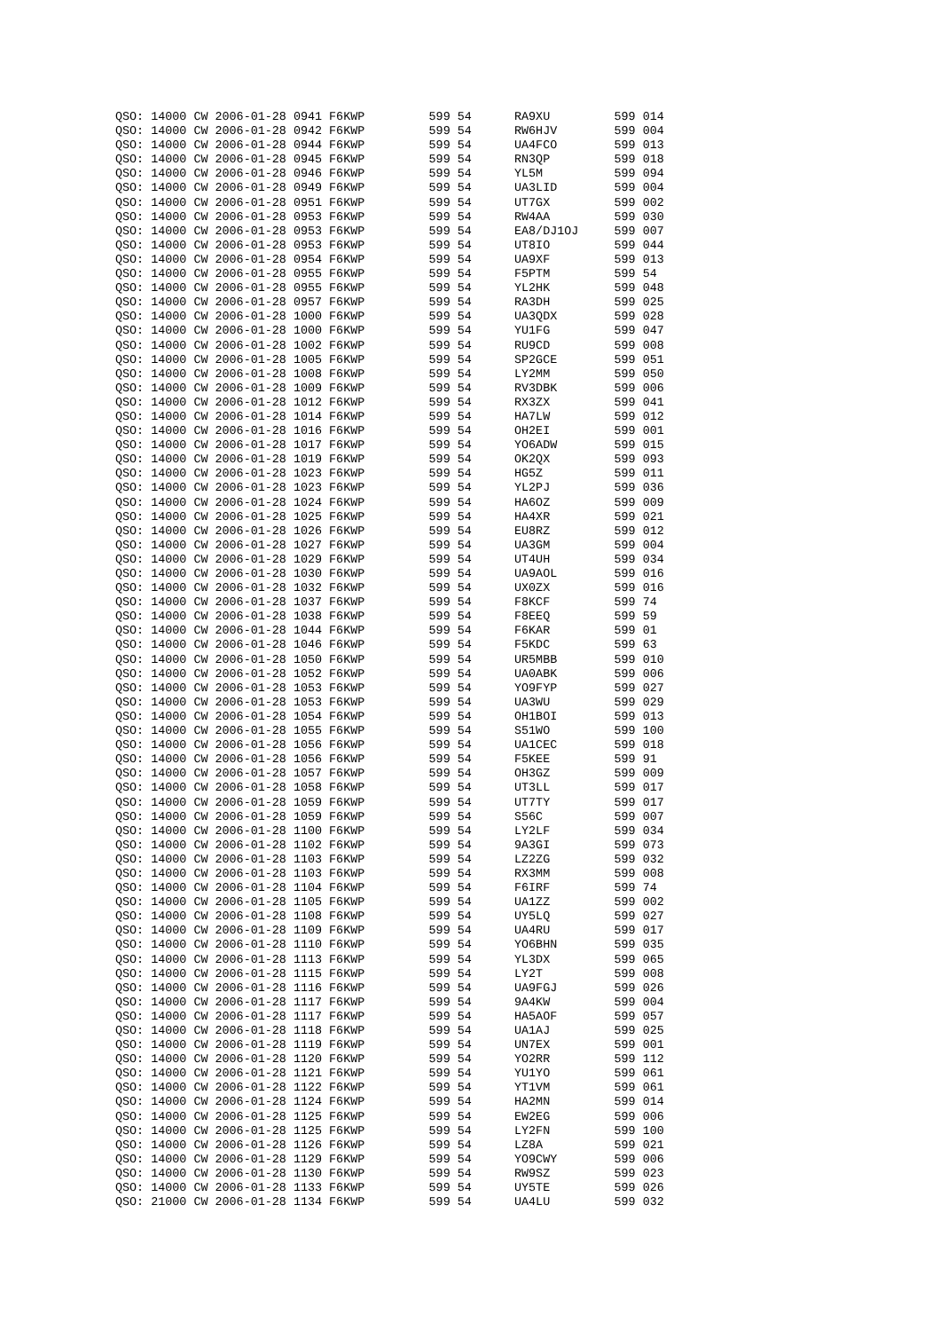QSO: 14000 CW 2006-01-28 0941 F6KWP         599 54      RA9XU         599 014
QSO: 14000 CW 2006-01-28 0942 F6KWP         599 54      RW6HJV        599 004
QSO: 14000 CW 2006-01-28 0944 F6KWP         599 54      UA4FCO        599 013
QSO: 14000 CW 2006-01-28 0945 F6KWP         599 54      RN3QP         599 018
QSO: 14000 CW 2006-01-28 0946 F6KWP         599 54      YL5M          599 094
QSO: 14000 CW 2006-01-28 0949 F6KWP         599 54      UA3LID        599 004
QSO: 14000 CW 2006-01-28 0951 F6KWP         599 54      UT7GX         599 002
QSO: 14000 CW 2006-01-28 0953 F6KWP         599 54      RW4AA         599 030
QSO: 14000 CW 2006-01-28 0953 F6KWP         599 54      EA8/DJ1OJ     599 007
QSO: 14000 CW 2006-01-28 0953 F6KWP         599 54      UT8IO         599 044
QSO: 14000 CW 2006-01-28 0954 F6KWP         599 54      UA9XF         599 013
QSO: 14000 CW 2006-01-28 0955 F6KWP         599 54      F5PTM         599 54
QSO: 14000 CW 2006-01-28 0955 F6KWP         599 54      YL2HK         599 048
QSO: 14000 CW 2006-01-28 0957 F6KWP         599 54      RA3DH         599 025
QSO: 14000 CW 2006-01-28 1000 F6KWP         599 54      UA3QDX        599 028
QSO: 14000 CW 2006-01-28 1000 F6KWP         599 54      YU1FG         599 047
QSO: 14000 CW 2006-01-28 1002 F6KWP         599 54      RU9CD         599 008
QSO: 14000 CW 2006-01-28 1005 F6KWP         599 54      SP2GCE        599 051
QSO: 14000 CW 2006-01-28 1008 F6KWP         599 54      LY2MM         599 050
QSO: 14000 CW 2006-01-28 1009 F6KWP         599 54      RV3DBK        599 006
QSO: 14000 CW 2006-01-28 1012 F6KWP         599 54      RX3ZX         599 041
QSO: 14000 CW 2006-01-28 1014 F6KWP         599 54      HA7LW         599 012
QSO: 14000 CW 2006-01-28 1016 F6KWP         599 54      OH2EI         599 001
QSO: 14000 CW 2006-01-28 1017 F6KWP         599 54      YO6ADW        599 015
QSO: 14000 CW 2006-01-28 1019 F6KWP         599 54      OK2QX         599 093
QSO: 14000 CW 2006-01-28 1023 F6KWP         599 54      HG5Z          599 011
QSO: 14000 CW 2006-01-28 1023 F6KWP         599 54      YL2PJ         599 036
QSO: 14000 CW 2006-01-28 1024 F6KWP         599 54      HA6OZ         599 009
QSO: 14000 CW 2006-01-28 1025 F6KWP         599 54      HA4XR         599 021
QSO: 14000 CW 2006-01-28 1026 F6KWP         599 54      EU8RZ         599 012
QSO: 14000 CW 2006-01-28 1027 F6KWP         599 54      UA3GM         599 004
QSO: 14000 CW 2006-01-28 1029 F6KWP         599 54      UT4UH         599 034
QSO: 14000 CW 2006-01-28 1030 F6KWP         599 54      UA9AOL        599 016
QSO: 14000 CW 2006-01-28 1032 F6KWP         599 54      UX0ZX         599 016
QSO: 14000 CW 2006-01-28 1037 F6KWP         599 54      F8KCF         599 74
QSO: 14000 CW 2006-01-28 1038 F6KWP         599 54      F8EEQ         599 59
QSO: 14000 CW 2006-01-28 1044 F6KWP         599 54      F6KAR         599 01
QSO: 14000 CW 2006-01-28 1046 F6KWP         599 54      F5KDC         599 63
QSO: 14000 CW 2006-01-28 1050 F6KWP         599 54      UR5MBB        599 010
QSO: 14000 CW 2006-01-28 1052 F6KWP         599 54      UA0ABK        599 006
QSO: 14000 CW 2006-01-28 1053 F6KWP         599 54      YO9FYP        599 027
QSO: 14000 CW 2006-01-28 1053 F6KWP         599 54      UA3WU         599 029
QSO: 14000 CW 2006-01-28 1054 F6KWP         599 54      OH1BOI        599 013
QSO: 14000 CW 2006-01-28 1055 F6KWP         599 54      S51WO         599 100
QSO: 14000 CW 2006-01-28 1056 F6KWP         599 54      UA1CEC        599 018
QSO: 14000 CW 2006-01-28 1056 F6KWP         599 54      F5KEE         599 91
QSO: 14000 CW 2006-01-28 1057 F6KWP         599 54      OH3GZ         599 009
QSO: 14000 CW 2006-01-28 1058 F6KWP         599 54      UT3LL         599 017
QSO: 14000 CW 2006-01-28 1059 F6KWP         599 54      UT7TY         599 017
QSO: 14000 CW 2006-01-28 1059 F6KWP         599 54      S56C          599 007
QSO: 14000 CW 2006-01-28 1100 F6KWP         599 54      LY2LF         599 034
QSO: 14000 CW 2006-01-28 1102 F6KWP         599 54      9A3GI         599 073
QSO: 14000 CW 2006-01-28 1103 F6KWP         599 54      LZ2ZG         599 032
QSO: 14000 CW 2006-01-28 1103 F6KWP         599 54      RX3MM         599 008
QSO: 14000 CW 2006-01-28 1104 F6KWP         599 54      F6IRF         599 74
QSO: 14000 CW 2006-01-28 1105 F6KWP         599 54      UA1ZZ         599 002
QSO: 14000 CW 2006-01-28 1108 F6KWP         599 54      UY5LQ         599 027
QSO: 14000 CW 2006-01-28 1109 F6KWP         599 54      UA4RU         599 017
QSO: 14000 CW 2006-01-28 1110 F6KWP         599 54      YO6BHN        599 035
QSO: 14000 CW 2006-01-28 1113 F6KWP         599 54      YL3DX         599 065
QSO: 14000 CW 2006-01-28 1115 F6KWP         599 54      LY2T          599 008
QSO: 14000 CW 2006-01-28 1116 F6KWP         599 54      UA9FGJ        599 026
QSO: 14000 CW 2006-01-28 1117 F6KWP         599 54      9A4KW         599 004
QSO: 14000 CW 2006-01-28 1117 F6KWP         599 54      HA5AOF        599 057
QSO: 14000 CW 2006-01-28 1118 F6KWP         599 54      UA1AJ         599 025
QSO: 14000 CW 2006-01-28 1119 F6KWP         599 54      UN7EX         599 001
QSO: 14000 CW 2006-01-28 1120 F6KWP         599 54      YO2RR         599 112
QSO: 14000 CW 2006-01-28 1121 F6KWP         599 54      YU1YO         599 061
QSO: 14000 CW 2006-01-28 1122 F6KWP         599 54      YT1VM         599 061
QSO: 14000 CW 2006-01-28 1124 F6KWP         599 54      HA2MN         599 014
QSO: 14000 CW 2006-01-28 1125 F6KWP         599 54      EW2EG         599 006
QSO: 14000 CW 2006-01-28 1125 F6KWP         599 54      LY2FN         599 100
QSO: 14000 CW 2006-01-28 1126 F6KWP         599 54      LZ8A          599 021
QSO: 14000 CW 2006-01-28 1129 F6KWP         599 54      YO9CWY        599 006
QSO: 14000 CW 2006-01-28 1130 F6KWP         599 54      RW9SZ         599 023
QSO: 14000 CW 2006-01-28 1133 F6KWP         599 54      UY5TE         599 026
QSO: 21000 CW 2006-01-28 1134 F6KWP         599 54      UA4LU         599 032